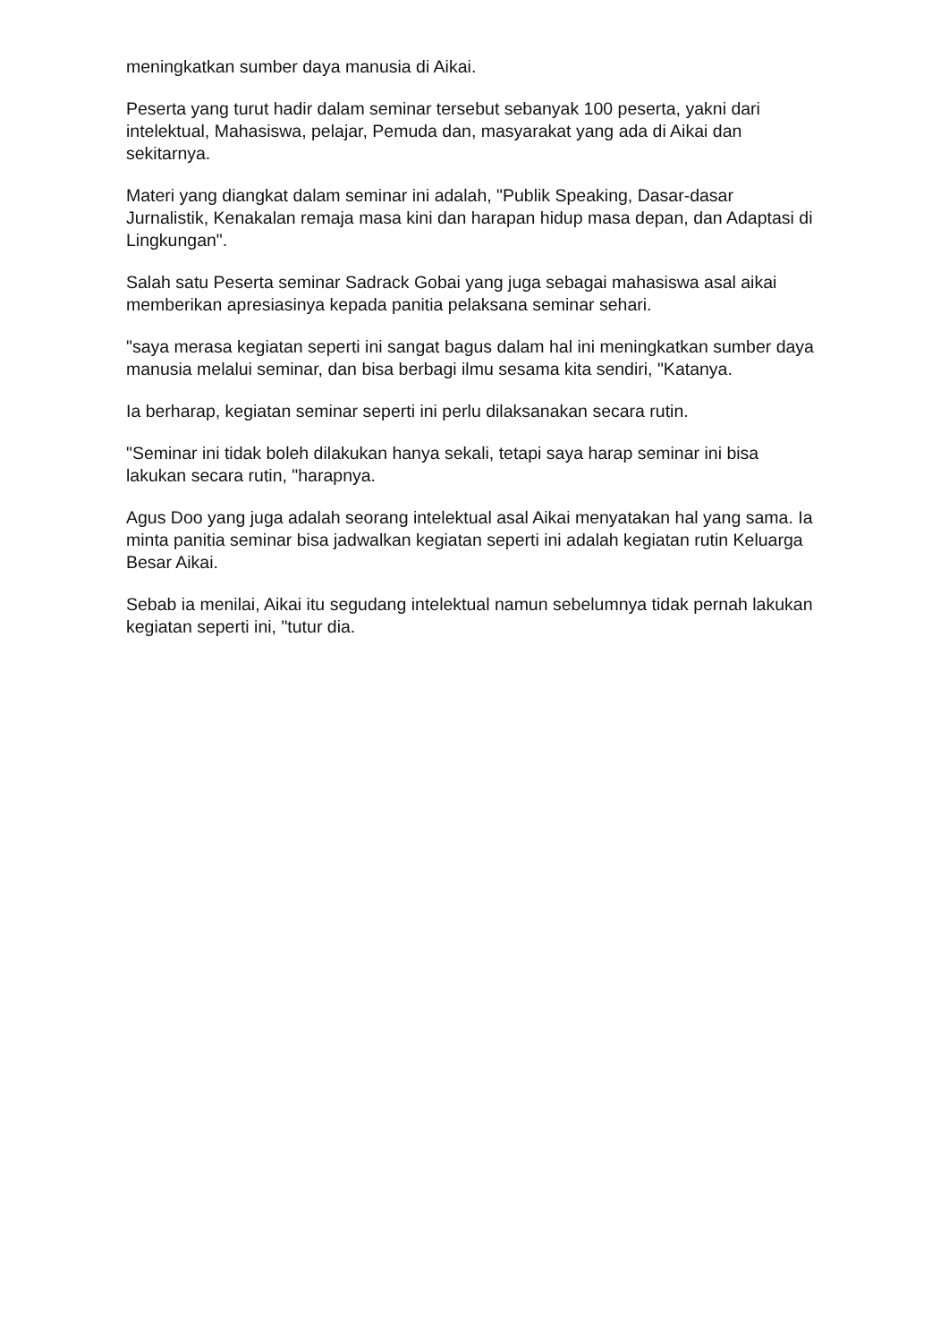meningkatkan sumber daya manusia di Aikai.
Peserta yang turut hadir dalam seminar tersebut sebanyak 100 peserta, yakni dari intelektual, Mahasiswa, pelajar, Pemuda dan, masyarakat yang ada di Aikai dan sekitarnya.
Materi yang diangkat dalam seminar ini adalah, "Publik Speaking, Dasar-dasar Jurnalistik, Kenakalan remaja masa kini dan harapan hidup masa depan, dan Adaptasi di Lingkungan".
Salah satu Peserta seminar Sadrack Gobai yang juga sebagai mahasiswa asal aikai memberikan apresiasinya kepada panitia pelaksana seminar sehari.
"saya merasa kegiatan seperti ini sangat bagus dalam hal ini meningkatkan sumber daya manusia melalui seminar, dan bisa berbagi ilmu sesama kita sendiri, "Katanya.
Ia berharap, kegiatan seminar seperti ini perlu dilaksanakan secara rutin.
"Seminar ini tidak boleh dilakukan hanya sekali, tetapi saya harap seminar ini bisa lakukan secara rutin, "harapnya.
Agus Doo yang juga adalah seorang intelektual asal Aikai menyatakan hal yang sama. Ia minta panitia seminar bisa jadwalkan kegiatan seperti ini adalah kegiatan rutin Keluarga Besar Aikai.
Sebab ia menilai, Aikai itu segudang intelektual namun sebelumnya tidak pernah lakukan kegiatan seperti ini, "tutur dia.